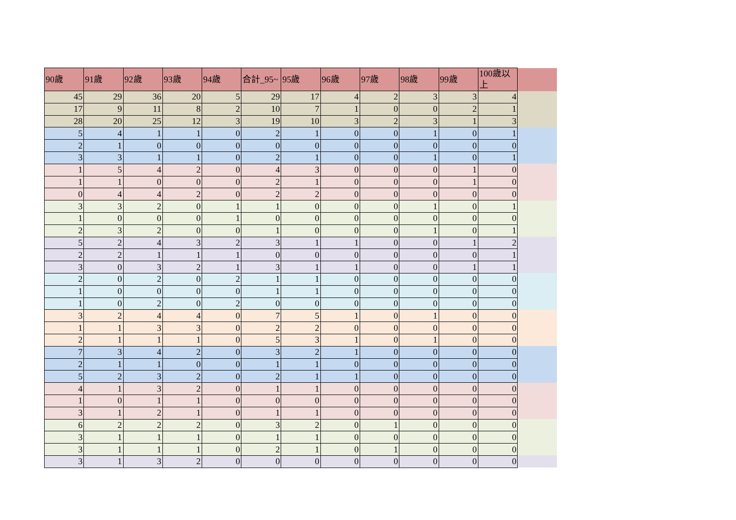| 90歲 | 91歲 | 92歲 | 93歲 | 94歲 | 合計_95~ | 95歲 | 96歲 | 97歲 | 98歲 | 99歲 | 100歲以上 | |
| --- | --- | --- | --- | --- | --- | --- | --- | --- | --- | --- | --- | --- |
| 45 | 29 | 36 | 20 | 5 | 29 | 17 | 4 | 2 | 3 | 3 | 4 | |
| 17 | 9 | 11 | 8 | 2 | 10 | 7 | 1 | 0 | 0 | 2 | 1 | |
| 28 | 20 | 25 | 12 | 3 | 19 | 10 | 3 | 2 | 3 | 1 | 3 | |
| 5 | 4 | 1 | 1 | 0 | 2 | 1 | 0 | 0 | 1 | 0 | 1 | |
| 2 | 1 | 0 | 0 | 0 | 0 | 0 | 0 | 0 | 0 | 0 | 0 | |
| 3 | 3 | 1 | 1 | 0 | 2 | 1 | 0 | 0 | 1 | 0 | 1 | |
| 1 | 5 | 4 | 2 | 0 | 4 | 3 | 0 | 0 | 0 | 1 | 0 | |
| 1 | 1 | 0 | 0 | 0 | 2 | 1 | 0 | 0 | 0 | 1 | 0 | |
| 0 | 4 | 4 | 2 | 0 | 2 | 2 | 0 | 0 | 0 | 0 | 0 | |
| 3 | 3 | 2 | 0 | 1 | 1 | 0 | 0 | 0 | 1 | 0 | 1 | |
| 1 | 0 | 0 | 0 | 1 | 0 | 0 | 0 | 0 | 0 | 0 | 0 | |
| 2 | 3 | 2 | 0 | 0 | 1 | 0 | 0 | 0 | 1 | 0 | 1 | |
| 5 | 2 | 4 | 3 | 2 | 3 | 1 | 1 | 0 | 0 | 1 | 2 | |
| 2 | 2 | 1 | 1 | 1 | 0 | 0 | 0 | 0 | 0 | 0 | 1 | |
| 3 | 0 | 3 | 2 | 1 | 3 | 1 | 1 | 0 | 0 | 1 | 1 | |
| 2 | 0 | 2 | 0 | 2 | 1 | 1 | 0 | 0 | 0 | 0 | 0 | |
| 1 | 0 | 0 | 0 | 0 | 1 | 1 | 0 | 0 | 0 | 0 | 0 | |
| 1 | 0 | 2 | 0 | 2 | 0 | 0 | 0 | 0 | 0 | 0 | 0 | |
| 3 | 2 | 4 | 4 | 0 | 7 | 5 | 1 | 0 | 1 | 0 | 0 | |
| 1 | 1 | 3 | 3 | 0 | 2 | 2 | 0 | 0 | 0 | 0 | 0 | |
| 2 | 1 | 1 | 1 | 0 | 5 | 3 | 1 | 0 | 1 | 0 | 0 | |
| 7 | 3 | 4 | 2 | 0 | 3 | 2 | 1 | 0 | 0 | 0 | 0 | |
| 2 | 1 | 1 | 0 | 0 | 1 | 1 | 0 | 0 | 0 | 0 | 0 | |
| 5 | 2 | 3 | 2 | 0 | 2 | 1 | 1 | 0 | 0 | 0 | 0 | |
| 4 | 1 | 3 | 2 | 0 | 1 | 1 | 0 | 0 | 0 | 0 | 0 | |
| 1 | 0 | 1 | 1 | 0 | 0 | 0 | 0 | 0 | 0 | 0 | 0 | |
| 3 | 1 | 2 | 1 | 0 | 1 | 1 | 0 | 0 | 0 | 0 | 0 | |
| 6 | 2 | 2 | 2 | 0 | 3 | 2 | 0 | 1 | 0 | 0 | 0 | |
| 3 | 1 | 1 | 1 | 0 | 1 | 1 | 0 | 0 | 0 | 0 | 0 | |
| 3 | 1 | 1 | 1 | 0 | 2 | 1 | 0 | 1 | 0 | 0 | 0 | |
| 3 | 1 | 3 | 2 | 0 | 0 | 0 | 0 | 0 | 0 | 0 | 0 | |